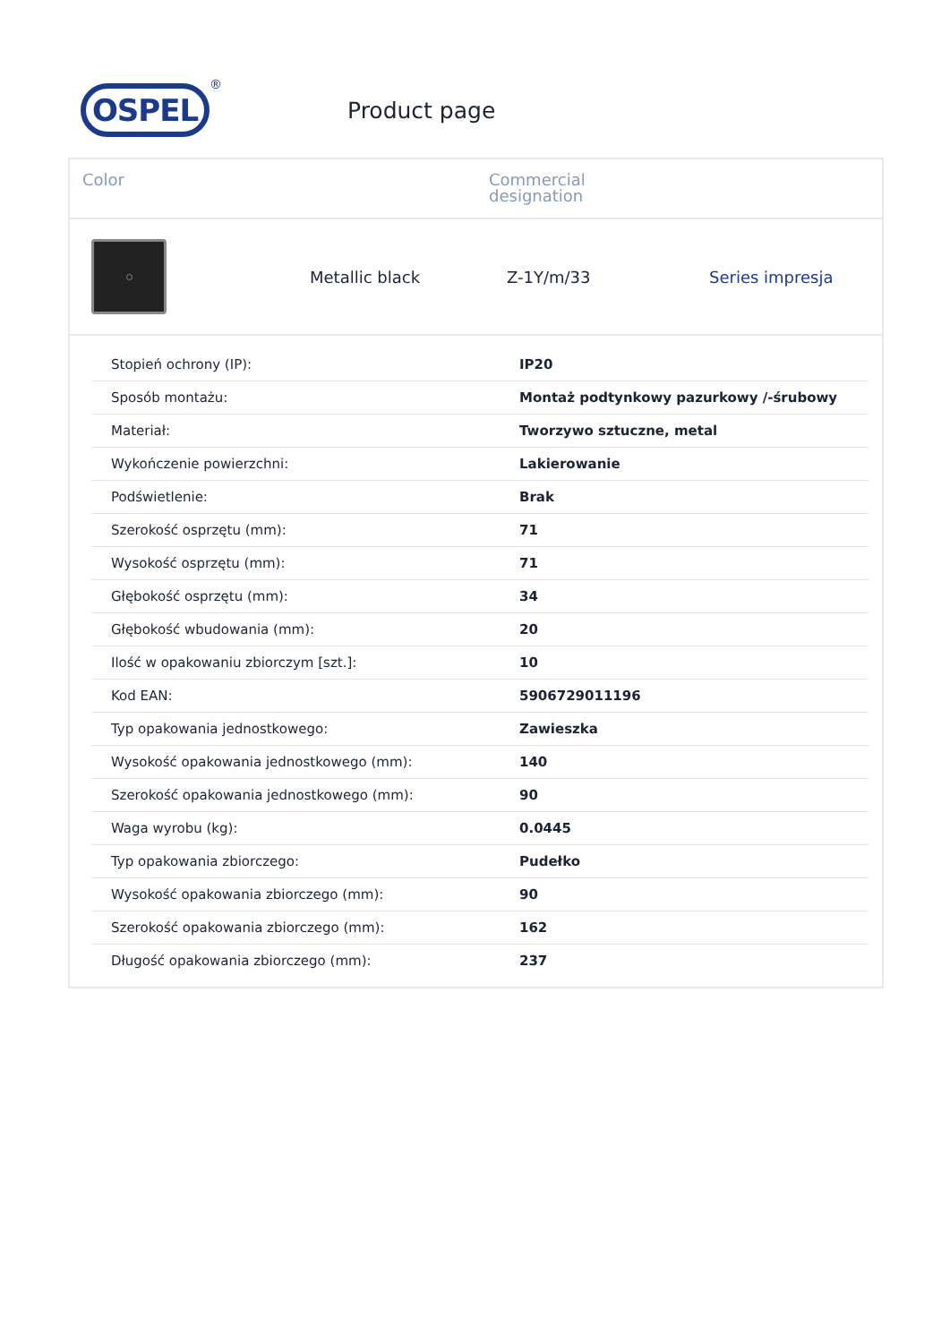OSPEL
®
Product page
Color Commercial
designation
Metallic black Z-1Y/m/33 Series impresja
| Stopień ochrony (IP): | IP20 |
| Sposób montażu: | Montaż podtynkowy pazurkowy /-śrubowy |
| Materiał: | Tworzywo sztuczne, metal |
| Wykończenie powierzchni: | Lakierowanie |
| Podświetlenie: | Brak |
| Szerokość osprzętu (mm): | 71 |
| Wysokość osprzętu (mm): | 71 |
| Głębokość osprzętu (mm): | 34 |
| Głębokość wbudowania (mm): | 20 |
| Ilość w opakowaniu zbiorczym [szt.]: | 10 |
| Kod EAN: | 5906729011196 |
| Typ opakowania jednostkowego: | Zawieszka |
| Wysokość opakowania jednostkowego (mm): | 140 |
| Szerokość opakowania jednostkowego (mm): | 90 |
| Waga wyrobu (kg): | 0.0445 |
| Typ opakowania zbiorczego: | Pudełko |
| Wysokość opakowania zbiorczego (mm): | 90 |
| Szerokość opakowania zbiorczego (mm): | 162 |
| Długość opakowania zbiorczego (mm): | 237 |